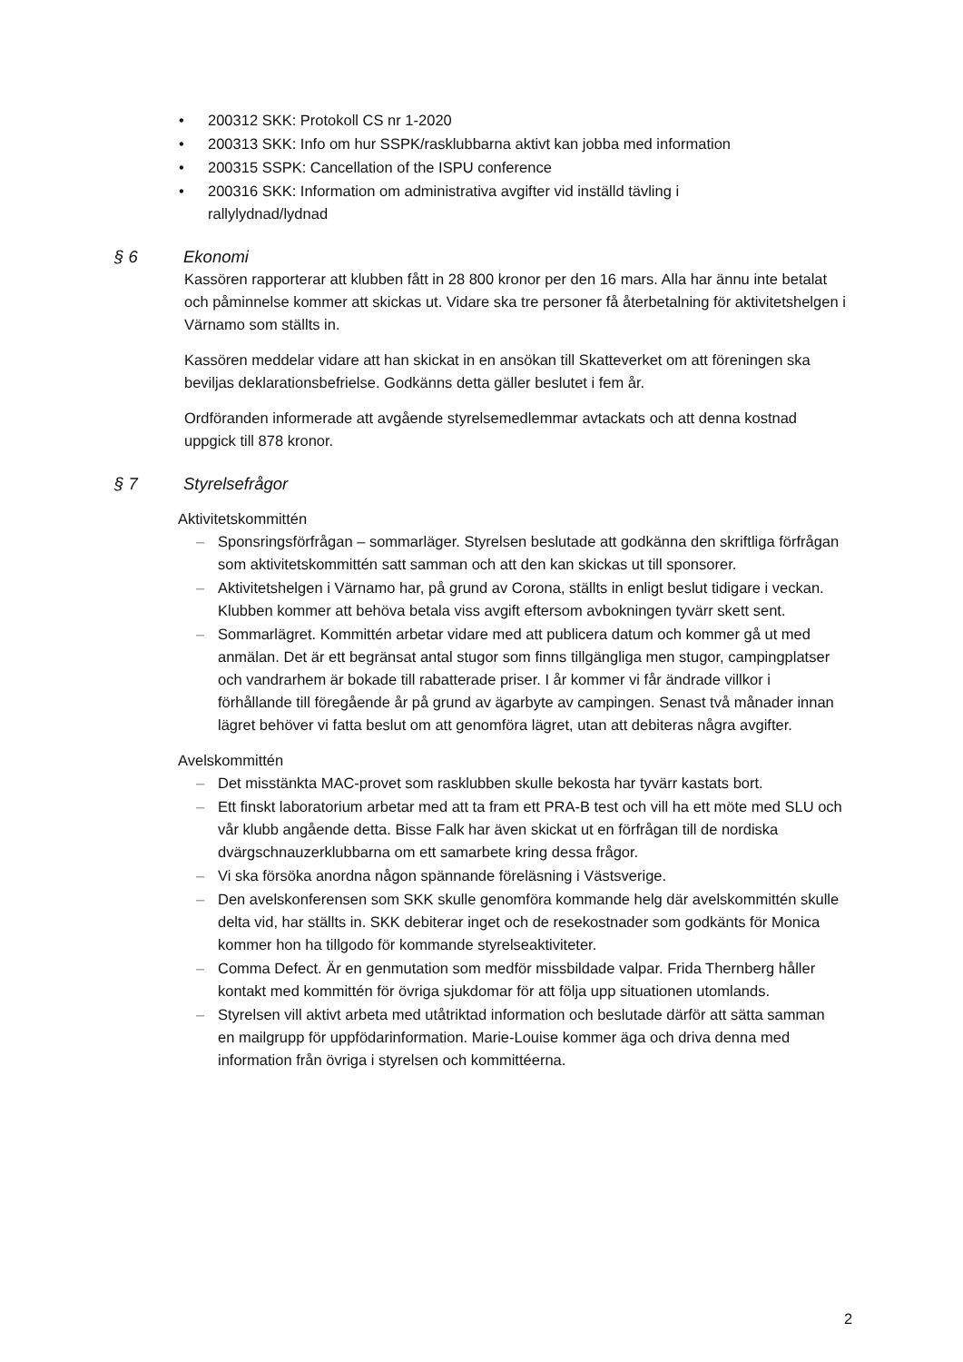• 200312 SKK: Protokoll CS nr 1-2020
• 200313 SKK: Info om hur SSPK/rasklubbarna aktivt kan jobba med information
• 200315 SSPK: Cancellation of the ISPU conference
• 200316 SKK: Information om administrativa avgifter vid inställd tävling i rallylydnad/lydnad
§ 6 Ekonomi
Kassören rapporterar att klubben fått in 28 800 kronor per den 16 mars. Alla har ännu inte betalat och påminnelse kommer att skickas ut. Vidare ska tre personer få återbetalning för aktivitetshelgen i Värnamo som ställts in.
Kassören meddelar vidare att han skickat in en ansökan till Skatteverket om att föreningen ska beviljas deklarationsbefrielse. Godkänns detta gäller beslutet i fem år.
Ordföranden informerade att avgående styrelsemedlemmar avtackats och att denna kostnad uppgick till 878 kronor.
§ 7 Styrelsefrågor
Aktivitetskommittén
– Sponsringsförfrågan – sommarläger. Styrelsen beslutade att godkänna den skriftliga förfrågan som aktivitetskommittén satt samman och att den kan skickas ut till sponsorer.
– Aktivitetshelgen i Värnamo har, på grund av Corona, ställts in enligt beslut tidigare i veckan. Klubben kommer att behöva betala viss avgift eftersom avbokningen tyvärr skett sent.
– Sommarlägret. Kommittén arbetar vidare med att publicera datum och kommer gå ut med anmälan. Det är ett begränsat antal stugor som finns tillgängliga men stugor, campingplatser och vandrarhem är bokade till rabatterade priser. I år kommer vi får ändrade villkor i förhållande till föregående år på grund av ägarbyte av campingen. Senast två månader innan lägret behöver vi fatta beslut om att genomföra lägret, utan att debiteras några avgifter.
Avelskommittén
– Det misstänkta MAC-provet som rasklubben skulle bekosta har tyvärr kastats bort.
– Ett finskt laboratorium arbetar med att ta fram ett PRA-B test och vill ha ett möte med SLU och vår klubb angående detta. Bisse Falk har även skickat ut en förfrågan till de nordiska dvärgschnauzerklubbarna om ett samarbete kring dessa frågor.
– Vi ska försöka anordna någon spännande föreläsning i Västsverige.
– Den avelskonferensen som SKK skulle genomföra kommande helg där avelskommittén skulle delta vid, har ställts in. SKK debiterar inget och de resekostnader som godkänts för Monica kommer hon ha tillgodo för kommande styrelseaktiviteter.
– Comma Defect. Är en genmutation som medför missbildade valpar. Frida Thernberg håller kontakt med kommittén för övriga sjukdomar för att följa upp situationen utomlands.
– Styrelsen vill aktivt arbeta med utåtriktad information och beslutade därför att sätta samman en mailgrupp för uppfödarinformation. Marie-Louise kommer äga och driva denna med information från övriga i styrelsen och kommittéerna.
2